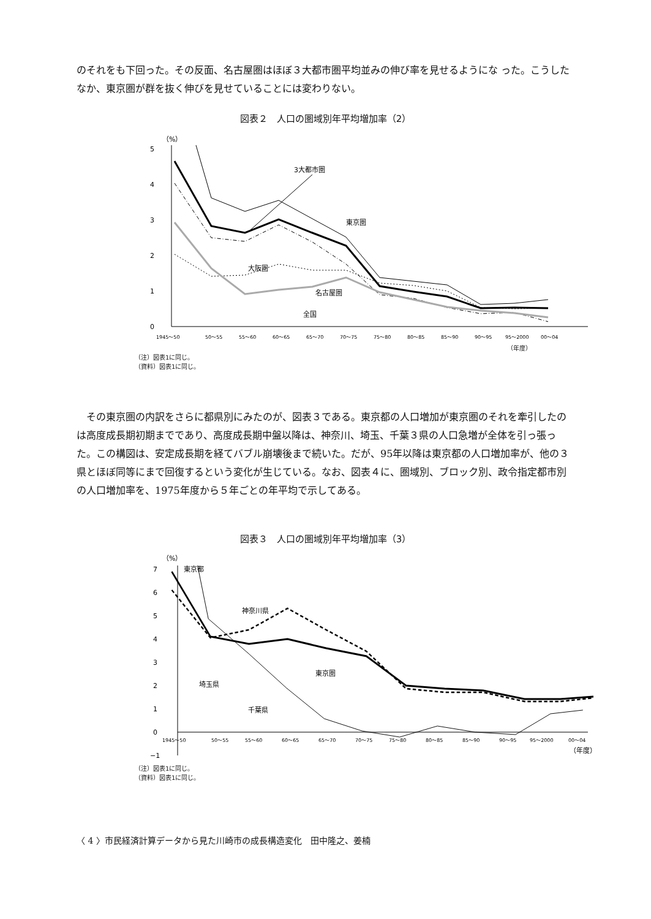のそれをも下回った。その反面、名古屋圏はほぼ３大都市圏平均並みの伸び率を見せるようにな った。こうしたなか、東京圏が群を抜く伸びを見せていることには変わりない。
図表２　人口の圏域別年平均増加率（2）
（%）
5
4
3
2
1
0
3大都市圏
東京圏
大阪圏
名古屋圏
全国
1945～50
50～55
55～60
60～65
65～70
70～75
75～80
80～85
85～90
90～95
95～2000
00～04
（年度）
（注）図表1に同じ。
（資料）図表1に同じ。
その東京圏の内訳をさらに都県別にみたのが、図表３である。東京都の人口増加が東京圏のそれを牽引したのは高度成長期初期までであり、高度成長期中盤以降は、神奈川、埼玉、千葉３県の人口急増が全体を引っ張った。この構図は、安定成長期を経てバブル崩壊後まで続いた。だが、95年以降は東京都の人口増加率が、他の３県とほぼ同等にまで回復するという変化が生じている。なお、図表４に、圏域別、ブロック別、政令指定都市別の人口増加率を、1975年度から５年ごとの年平均で示してある。
図表３　人口の圏域別年平均増加率（3）
（%）
7
6
5
4
3
2
1
0
−1
東京都
神奈川県
東京圏
埼玉県
千葉県
1945～50
50～55
55～60
60～65
65～70
70～75
75～80
80～85
85～90
90～95
95～2000
00～04
（年度）
（注）図表1に同じ。
（資料）図表1に同じ。
〈 4 〉市民経済計算データから見た川崎市の成長構造変化　田中隆之、姜楠